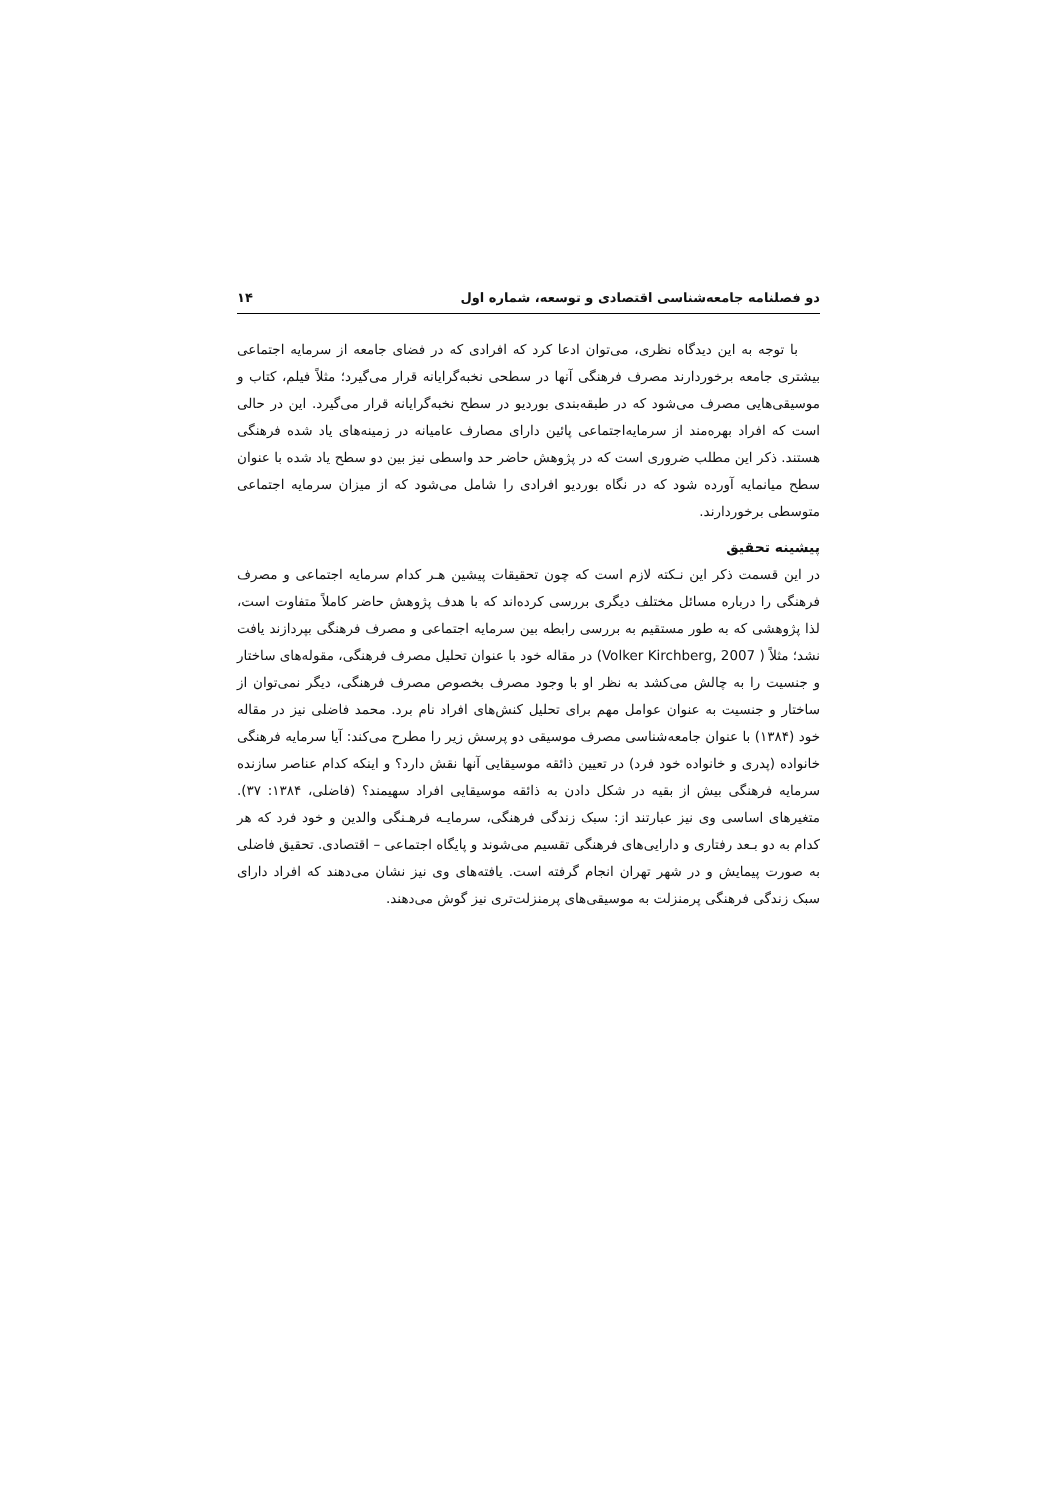دو فصلنامه جامعه‌شناسی اقتصادی و توسعه، شماره اول ۱۴
با توجه به این دیدگاه نظری، می‌توان ادعا کرد که افرادی که در فضای جامعه از سرمایه اجتماعی بیشتری جامعه برخوردارند مصرف فرهنگی آنها در سطحی نخبه‌گرایانه قرار می‌گیرد؛ مثلاً فیلم، کتاب و موسیقی‌هایی مصرف می‌شود که در طبقه‌بندی بوردیو در سطح نخبه‌گرایانه قرار می‌گیرد. این در حالی است که افراد بهره‌مند از سرمایه‌اجتماعی پائین دارای مصارف عامیانه در زمینه‌های یاد شده فرهنگی هستند. ذکر این مطلب ضروری است که در پژوهش حاضر حد واسطی نیز بین دو سطح یاد شده با عنوان سطح میانمایه آورده شود که در نگاه بوردیو افرادی را شامل می‌شود که از میزان سرمایه اجتماعی متوسطی برخوردارند.
پیشینه تحقیق
در این قسمت ذکر این نـکته لازم است که چون تحقیقات پیشین هـر کدام سرمایه اجتماعی و مصرف فرهنگی را درباره مسائل مختلف دیگری بررسی کرده‌اند که با هدف پژوهش حاضر کاملاً متفاوت است، لذا پژوهشی که به طور مستقیم به بررسی رابطه بین سرمایه اجتماعی و مصرف فرهنگی بپردازند یافت نشد؛ مثلاً ( Volker Kirchberg, 2007) در مقاله خود با عنوان تحلیل مصرف فرهنگی، مقوله‌های ساختار و جنسیت را به چالش می‌کشد به نظر او با وجود مصرف بخصوص مصرف فرهنگی، دیگر نمی‌توان از ساختار و جنسیت به عنوان عوامل مهم برای تحلیل کنش‌های افراد نام برد. محمد فاضلی نیز در مقاله خود (۱۳۸۴) با عنوان جامعه‌شناسی مصرف موسیقی دو پرسش زیر را مطرح می‌کند: آیا سرمایه فرهنگی خانواده (پدری و خانواده خود فرد) در تعیین ذائقه موسیقایی آنها نقش دارد؟ و اینکه کدام عناصر سازنده سرمایه فرهنگی بیش از بقیه در شکل دادن به ذائقه موسیقایی افراد سهیمند؟ (فاضلی، ۱۳۸۴: ۳۷). متغیرهای اساسی وی نیز عبارتند از: سبک زندگی فرهنگی، سرمایـه فرهـنگی والدین و خود فرد که هر کدام به دو بـعد رفتاری و دارایی‌های فرهنگی تقسیم می‌شوند و پایگاه اجتماعی – اقتصادی. تحقیق فاضلی به صورت پیمایش و در شهر تهران انجام گرفته است. یافته‌های وی نیز نشان می‌دهند که افراد دارای سبک زندگی فرهنگی پرمنزلت به موسیقی‌های پرمنزلت‌تری نیز گوش می‌دهند.